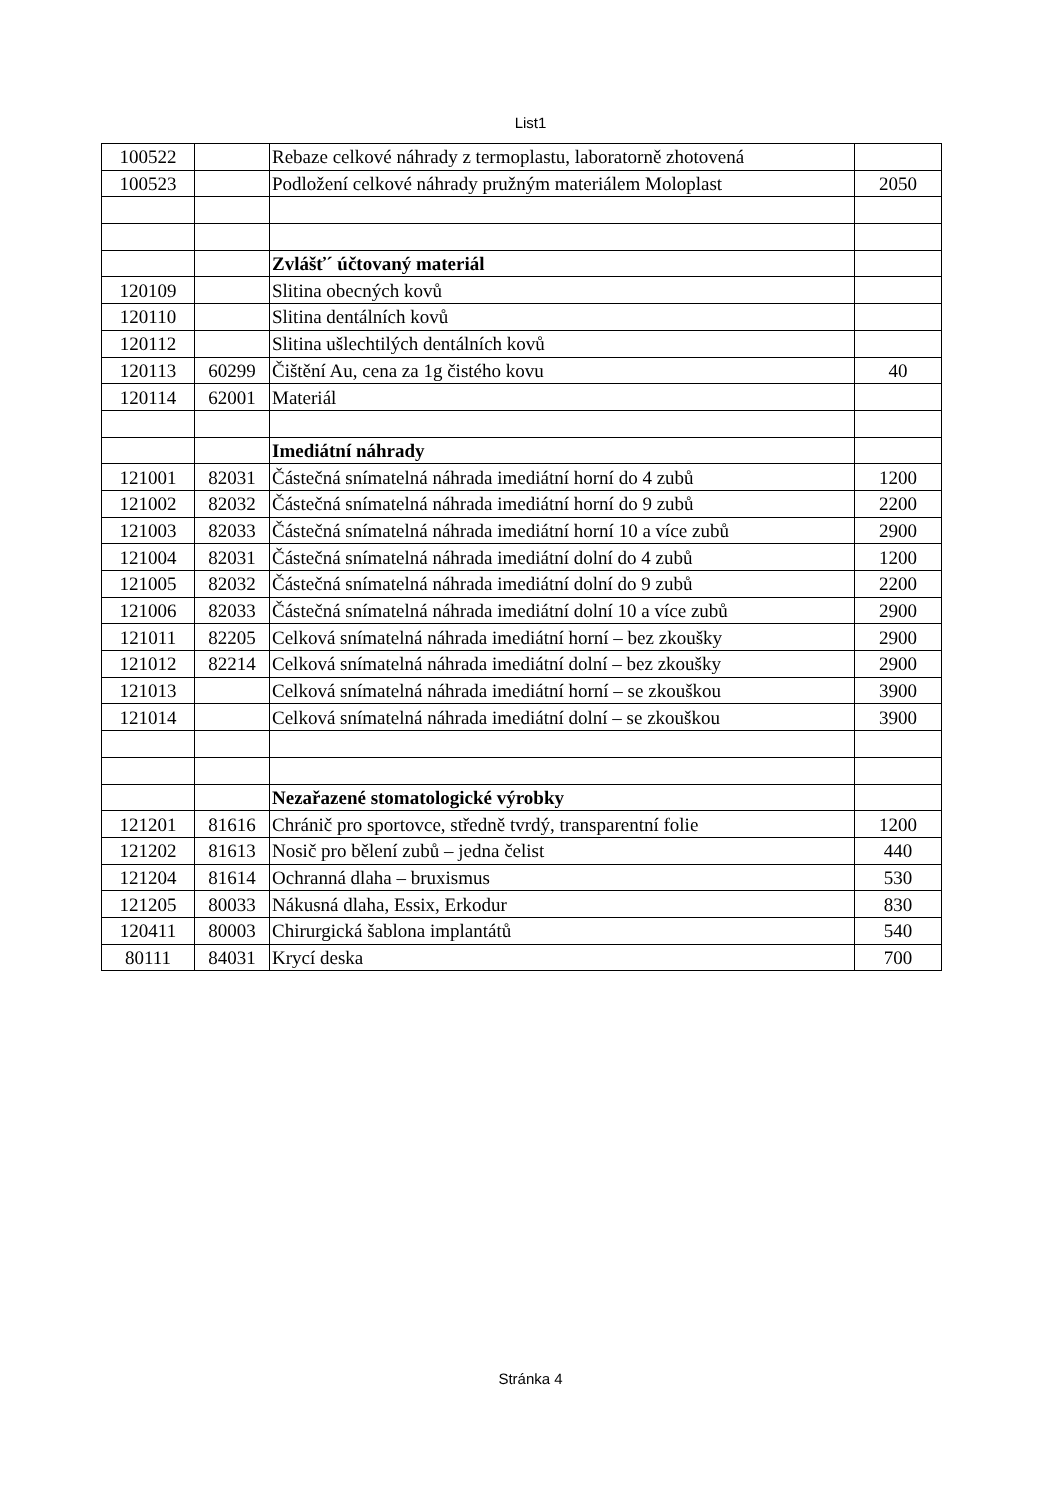List1
| 100522 | | Rebaze celkové náhrady z termoplastu, laboratorně zhotovená | |
| 100523 | | Podložení celkové náhrady pružným materiálem Moloplast | 2050 |
| | | Zvlášť´ účtovaný materiál | |
| 120109 | | Slitina obecných kovů | |
| 120110 | | Slitina dentálních kovů | |
| 120112 | | Slitina ušlechtilých dentálních kovů | |
| 120113 | 60299 | Čištění Au, cena za 1g čistého kovu | 40 |
| 120114 | 62001 | Materiál | |
| | | Imediátní náhrady | |
| 121001 | 82031 | Částečná snímatelná náhrada imediátní horní do 4 zubů | 1200 |
| 121002 | 82032 | Částečná snímatelná náhrada imediátní horní do 9 zubů | 2200 |
| 121003 | 82033 | Částečná snímatelná náhrada imediátní horní 10 a více zubů | 2900 |
| 121004 | 82031 | Částečná snímatelná náhrada imediátní dolní do 4 zubů | 1200 |
| 121005 | 82032 | Částečná snímatelná náhrada imediátní dolní do 9 zubů | 2200 |
| 121006 | 82033 | Částečná snímatelná náhrada imediátní dolní 10 a více zubů | 2900 |
| 121011 | 82205 | Celková snímatelná náhrada imediátní horní – bez zkoušky | 2900 |
| 121012 | 82214 | Celková snímatelná náhrada imediátní dolní – bez zkoušky | 2900 |
| 121013 | | Celková snímatelná náhrada imediátní horní – se zkouškou | 3900 |
| 121014 | | Celková snímatelná náhrada imediátní dolní – se zkouškou | 3900 |
| | | Nezařazené stomatologické výrobky | |
| 121201 | 81616 | Chránič pro sportovce, středně tvrdý, transparentní folie | 1200 |
| 121202 | 81613 | Nosič pro bělení zubů – jedna čelist | 440 |
| 121204 | 81614 | Ochranná dlaha – bruxismus | 530 |
| 121205 | 80033 | Nákusná dlaha, Essix, Erkodur | 830 |
| 120411 | 80003 | Chirurgická šablona implantátů | 540 |
| 80111 | 84031 | Krycí deska | 700 |
Stránka 4